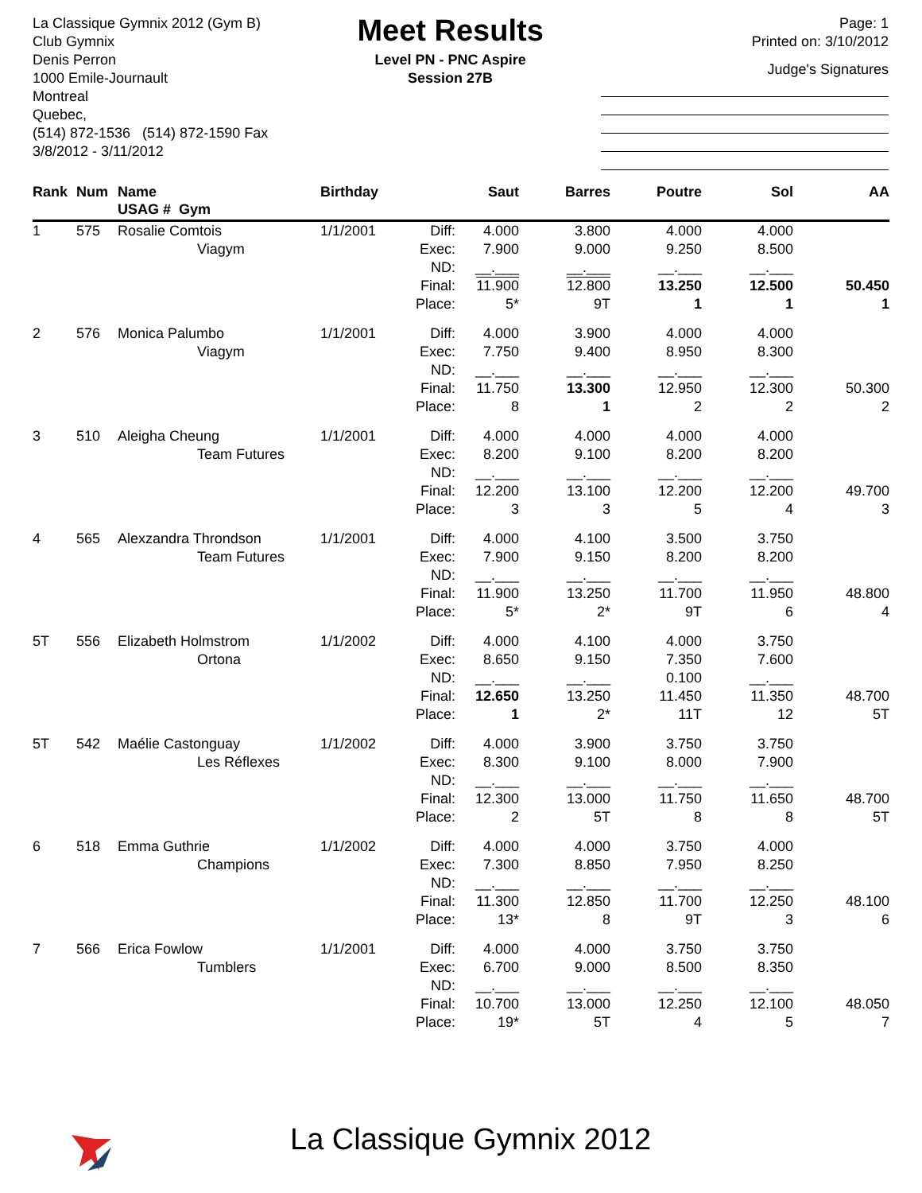La Classique Gymnix 2012 (Gym B)
Club Gymnix
Denis Perron
1000 Emile-Journault
Montreal
Quebec,
(514) 872-1536 (514) 872-1590 Fax
3/8/2012 - 3/11/2012
Meet Results
Level PN - PNC Aspire
Session 27B
Page: 1
Printed on: 3/10/2012
Judge's Signatures
| Rank | Num | Name USAG # Gym | Birthday | | Saut | Barres | Poutre | Sol | AA |
| --- | --- | --- | --- | --- | --- | --- | --- | --- | --- |
| 1 | 575 | Rosalie Comtois Viagym | 1/1/2001 | Diff: Exec: ND: Final: Place: | 4.000 7.900 __.___ 11.900 5* | 3.800 9.000 __.___ 12.800 9T | 4.000 9.250 __.___ 13.250 1 | 4.000 8.500 __.___ 12.500 1 | 50.450 1 |
| 2 | 576 | Monica Palumbo Viagym | 1/1/2001 | Diff: Exec: ND: Final: Place: | 4.000 7.750 __.___ 11.750 8 | 3.900 9.400 __.___ 13.300 1 | 4.000 8.950 __.___ 12.950 2 | 4.000 8.300 __.___ 12.300 2 | 50.300 2 |
| 3 | 510 | Aleigha Cheung Team Futures | 1/1/2001 | Diff: Exec: ND: Final: Place: | 4.000 8.200 __.___ 12.200 3 | 4.000 9.100 __.___ 13.100 3 | 4.000 8.200 __.___ 12.200 5 | 4.000 8.200 __.___ 12.200 4 | 49.700 3 |
| 4 | 565 | Alexzandra Throndson Team Futures | 1/1/2001 | Diff: Exec: ND: Final: Place: | 4.000 7.900 __.___ 11.900 5* | 4.100 9.150 __.___ 13.250 2* | 3.500 8.200 __.___ 11.700 9T | 3.750 8.200 __.___ 11.950 6 | 48.800 4 |
| 5T | 556 | Elizabeth Holmstrom Ortona | 1/1/2002 | Diff: Exec: ND: Final: Place: | 4.000 8.650 __.___ 12.650 1 | 4.100 9.150 __.___ 13.250 2* | 4.000 7.350 0.100 11.450 11T | 3.750 7.600 __.___ 11.350 12 | 48.700 5T |
| 5T | 542 | Maélie Castonguay Les Réflexes | 1/1/2002 | Diff: Exec: ND: Final: Place: | 4.000 8.300 __.___ 12.300 2 | 3.900 9.100 __.___ 13.000 5T | 3.750 8.000 __.___ 11.750 8 | 3.750 7.900 __.___ 11.650 8 | 48.700 5T |
| 6 | 518 | Emma Guthrie Champions | 1/1/2002 | Diff: Exec: ND: Final: Place: | 4.000 7.300 __.___ 11.300 13* | 4.000 8.850 __.___ 12.850 8 | 3.750 7.950 __.___ 11.700 9T | 4.000 8.250 __.___ 12.250 3 | 48.100 6 |
| 7 | 566 | Erica Fowlow Tumblers | 1/1/2001 | Diff: Exec: ND: Final: Place: | 4.000 6.700 __.___ 10.700 19* | 4.000 9.000 __.___ 13.000 5T | 3.750 8.500 __.___ 12.250 4 | 3.750 8.350 __.___ 12.100 5 | 48.050 7 |
La Classique Gymnix 2012